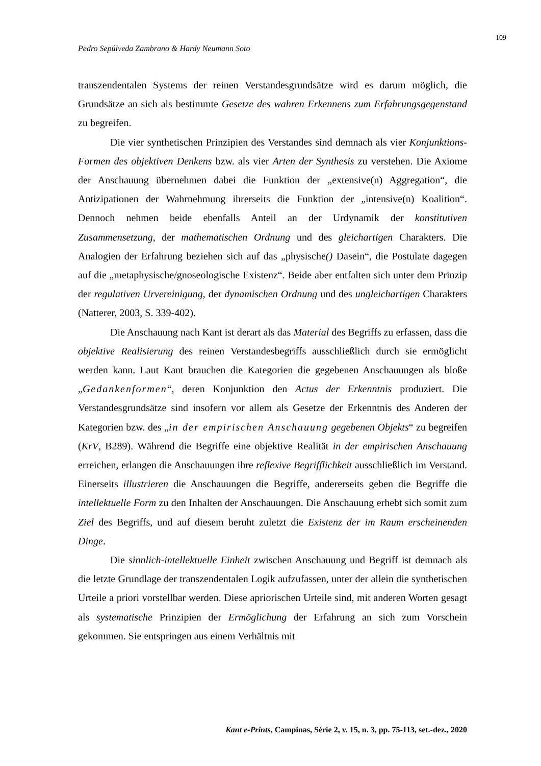109
Pedro Sepúlveda Zambrano & Hardy Neumann Soto
transzendentalen Systems der reinen Verstandesgrundsätze wird es darum möglich, die Grundsätze an sich als bestimmte Gesetze des wahren Erkennens zum Erfahrungsgegenstand zu begreifen.
Die vier synthetischen Prinzipien des Verstandes sind demnach als vier Konjunktions-Formen des objektiven Denkens bzw. als vier Arten der Synthesis zu verstehen. Die Axiome der Anschauung übernehmen dabei die Funktion der „extensive(n) Aggregation“, die Antizipationen der Wahrnehmung ihrerseits die Funktion der „intensive(n) Koalition“. Dennoch nehmen beide ebenfalls Anteil an der Urdynamik der konstitutiven Zusammensetzung, der mathematischen Ordnung und des gleichartigen Charakters. Die Analogien der Erfahrung beziehen sich auf das „physische() Dasein“, die Postulate dagegen auf die „metaphysische/gnoseologische Existenz“. Beide aber entfalten sich unter dem Prinzip der regulativen Urvereinigung, der dynamischen Ordnung und des ungleichartigen Charakters (Natterer, 2003, S. 339-402).
Die Anschauung nach Kant ist derart als das Material des Begriffs zu erfassen, dass die objektive Realisierung des reinen Verstandesbegriffs ausschließlich durch sie ermöglicht werden kann. Laut Kant brauchen die Kategorien die gegebenen Anschauungen als bloße „Gedankenformen“, deren Konjunktion den Actus der Erkenntnis produziert. Die Verstandesgrundsätze sind insofern vor allem als Gesetze der Erkenntnis des Anderen der Kategorien bzw. des „in der empirischen Anschauung gegebenen Objekts“ zu begreifen (KrV, B289). Während die Begriffe eine objektive Realität in der empirischen Anschauung erreichen, erlangen die Anschauungen ihre reflexive Begrifflichkeit ausschließlich im Verstand. Einerseits illustrieren die Anschauungen die Begriffe, andererseits geben die Begriffe die intellektuelle Form zu den Inhalten der Anschauungen. Die Anschauung erhebt sich somit zum Ziel des Begriffs, und auf diesem beruht zuletzt die Existenz der im Raum erscheinenden Dinge.
Die sinnlich-intellektuelle Einheit zwischen Anschauung und Begriff ist demnach als die letzte Grundlage der transzendentalen Logik aufzufassen, unter der allein die synthetischen Urteile a priori vorstellbar werden. Diese apriorischen Urteile sind, mit anderen Worten gesagt als systematische Prinzipien der Ermöglichung der Erfahrung an sich zum Vorschein gekommen. Sie entspringen aus einem Verhältnis mit
Kant e-Prints, Campinas, Série 2, v. 15, n. 3, pp. 75-113, set.-dez., 2020